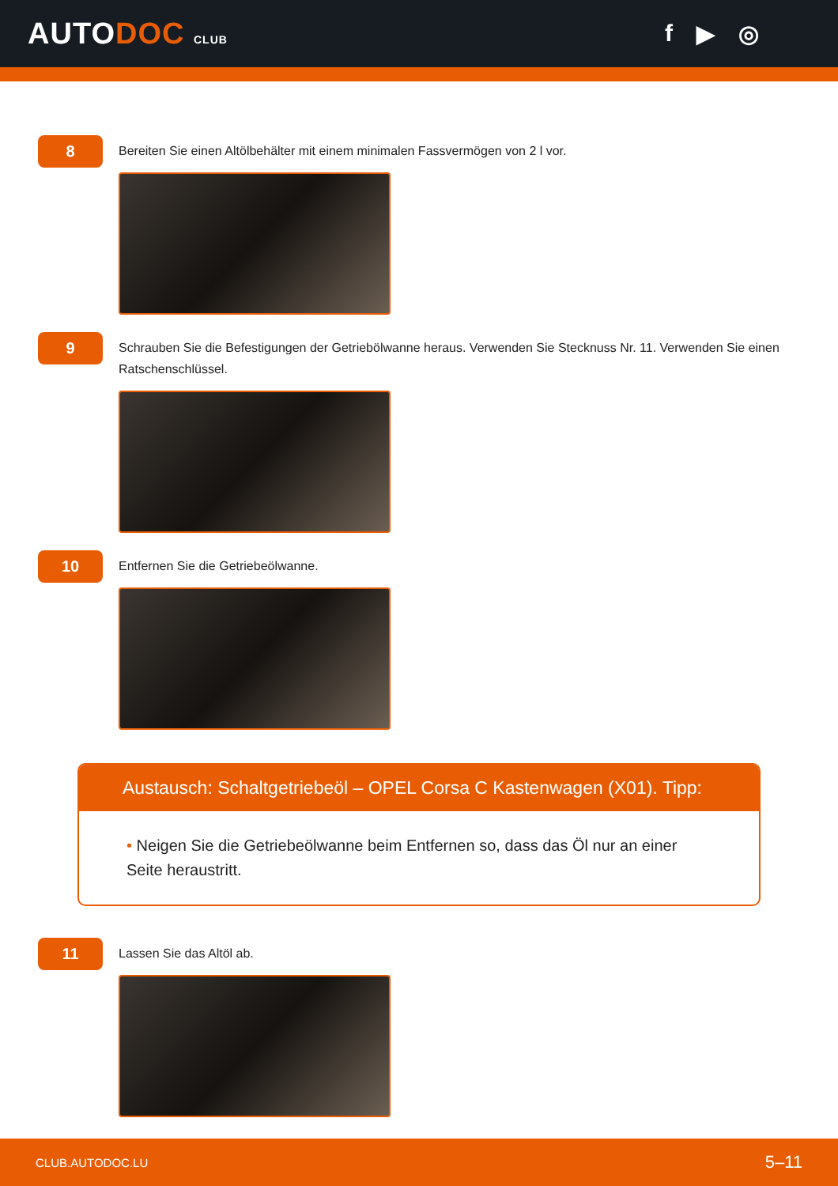AUTODOC CLUB
f ▶ ◎
8
Bereiten Sie einen Altölbehälter mit einem minimalen Fassvermögen von 2 l vor.
9
Schrauben Sie die Befestigungen der Getriebölwanne heraus. Verwenden Sie Stecknuss Nr. 11. Verwenden Sie einen Ratschenschlüssel.
10
Entfernen Sie die Getriebeölwanne.
Austausch: Schaltgetriebeöl – OPEL Corsa C Kastenwagen (X01). Tipp:
• Neigen Sie die Getriebeölwanne beim Entfernen so, dass das Öl nur an einer Seite heraustritt.
11
Lassen Sie das Altöl ab.
CLUB.AUTODOC.LU 5–11